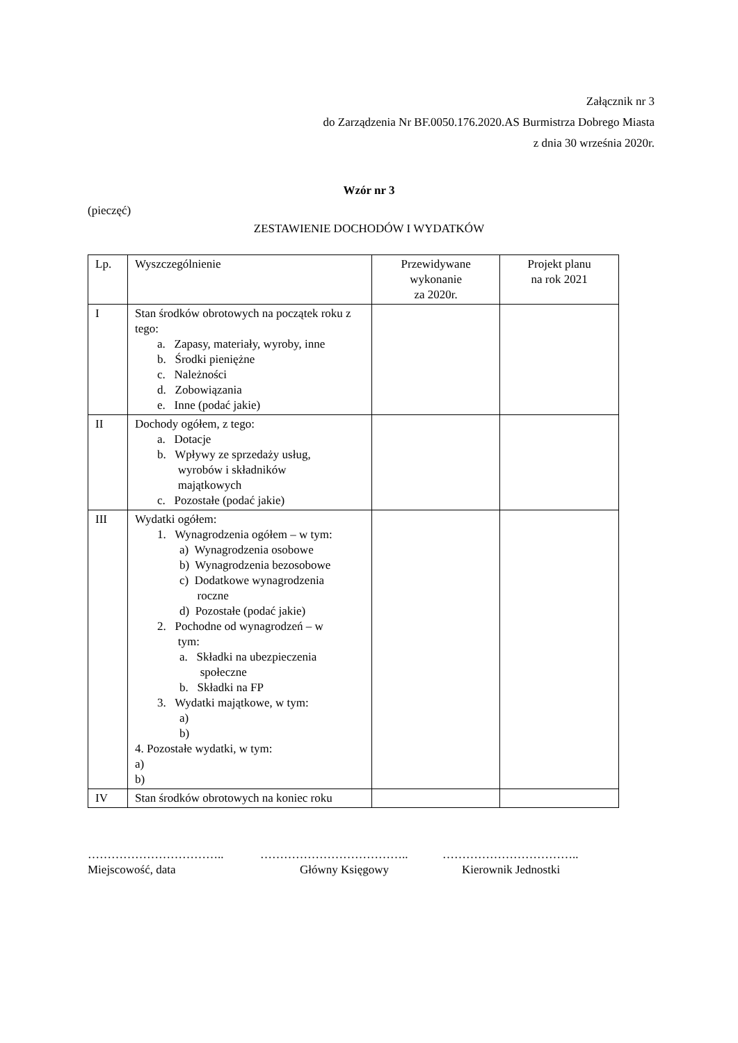Załącznik nr 3
do Zarządzenia Nr BF.0050.176.2020.AS Burmistrza Dobrego Miasta
z dnia 30 września 2020r.
Wzór nr 3
(pieczęć)
ZESTAWIENIE DOCHODÓW I WYDATKÓW
| Lp. | Wyszczególnienie | Przewidywane wykonanie za 2020r. | Projekt planu na rok 2021 |
| --- | --- | --- | --- |
| I | Stan środków obrotowych na początek roku z tego: a. Zapasy, materiały, wyroby, inne b. Środki pieniężne c. Należności d. Zobowiązania e. Inne (podać jakie) | | |
| II | Dochody ogółem, z tego: a. Dotacje b. Wpływy ze sprzedaży usług, wyrobów i składników majątkowych c. Pozostałe (podać jakie) | | |
| III | Wydatki ogółem: 1. Wynagrodzenia ogółem – w tym: a) Wynagrodzenia osobowe b) Wynagrodzenia bezosobowe c) Dodatkowe wynagrodzenia roczne d) Pozostałe (podać jakie) 2. Pochodne od wynagrodzeń – w tym: a. Składki na ubezpieczenia społeczne b. Składki na FP 3. Wydatki majątkowe, w tym: a) b) 4. Pozostałe wydatki, w tym: a) b) | | |
| IV | Stan środków obrotowych na koniec roku | | |
…………………………….. ……………………………….. ……………………………..
Miejscowość, data Główny Księgowy Kierownik Jednostki